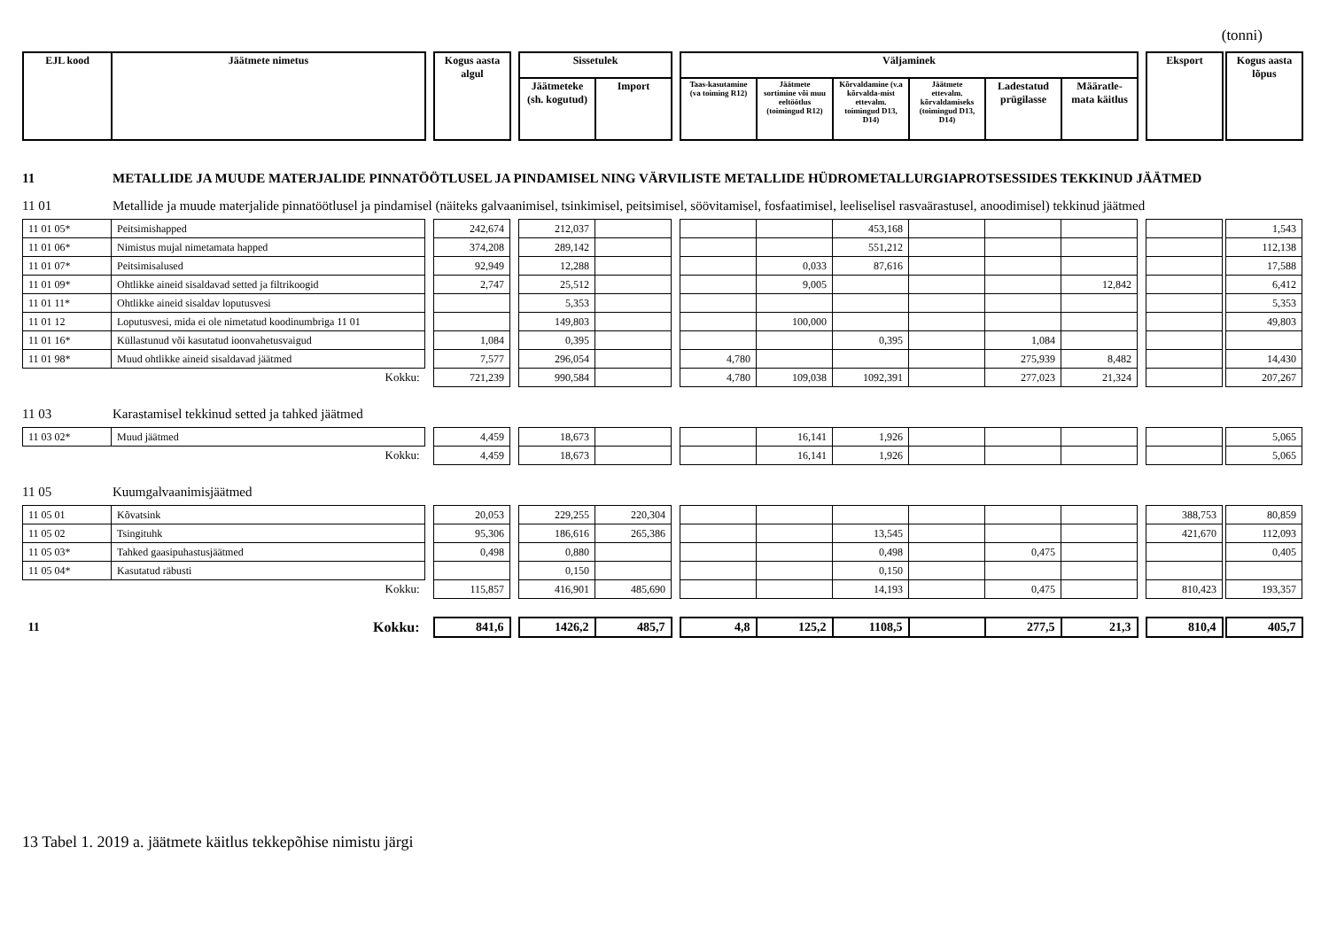(tonni)
| EJL kood | Jäätmete nimetus | | Kogus aasta algul | | Sissetulek | | | Väljaminek | | | | | | | Eksport | | Kogus aasta lõpus |
| --- | --- | --- | --- | --- | --- | --- | --- | --- | --- | --- | --- | --- | --- | --- | --- | --- | --- |
| | | | | | Jäätmeteke (sh. kogutud) | Import | | Taas-kasutamine (va toiming R12) | Jäätmete sortimine või muu eeltöötlus (toimingud R12) | Kõrvaldamine (v.a kõrvalda-mist ettevalm. toimingud D13, D14) | Jäätmete ettevalm. kõrvaldamiseks (toimingud D13, D14) | Ladestatud prügilasse | Määratle-mata käitlus | | | | |
11 METALLIDE JA MUUDE MATERJALIDE PINNATÖÖTLUSEL JA PINDAMISEL NING VÄRVILISTE METALLIDE HÜDROMETALLURGIAPROTSESSIDES TEKKINUD JÄÄTMED
11 01 Metallide ja muude materjalide pinnatöötlusel ja pindamisel (näiteks galvaanimisel, tsinkimisel, peitsimisel, söövitamisel, fosfaatimisel, leeliselisel rasvaärastusel, anoodimisel) tekkinud jäätmed
| 11 01 05* | Peitsimishapped | | 242,674 | | 212,037 | | | | | 453,168 | | | | | | | 1,543 |
| 11 01 06* | Nimistus mujal nimetamata happed | | 374,208 | | 289,142 | | | | | 551,212 | | | | | | | 112,138 |
| 11 01 07* | Peitsimisalused | | 92,949 | | 12,288 | | | | 0,033 | 87,616 | | | | | | | 17,588 |
| 11 01 09* | Ohtlikke aineid sisaldavad setted ja filtrikoogid | | 2,747 | | 25,512 | | | | 9,005 | | | | 12,842 | | | | 6,412 |
| 11 01 11* | Ohtlikke aineid sisaldav loputusvesi | | | | 5,353 | | | | | | | | | | | | 5,353 |
| 11 01 12 | Loputusvesi, mida ei ole nimetatud koodinumbriga 11 01 | | | | 149,803 | | | | 100,000 | | | | | | | | 49,803 |
| 11 01 16* | Küllastunud või kasutatud ioonvahetusvaigud | | 1,084 | | 0,395 | | | | | 0,395 | | 1,084 | | | | | |
| 11 01 98* | Muud ohtlikke aineid sisaldavad jäätmed | | 7,577 | | 296,054 | | | 4,780 | | | | 275,939 | 8,482 | | | | 14,430 |
| | Kokku: | | 721,239 | | 990,584 | | | 4,780 | 109,038 | 1092,391 | | 277,023 | 21,324 | | | | 207,267 |
11 03 Karastamisel tekkinud setted ja tahked jäätmed
| 11 03 02* | Muud jäätmed | | 4,459 | | 18,673 | | | | 16,141 | 1,926 | | | | | | | 5,065 |
| | Kokku: | | 4,459 | | 18,673 | | | | 16,141 | 1,926 | | | | | | | 5,065 |
11 05 Kuumgalvaanimisjäätmed
| 11 05 01 | Kõvatsink | | 20,053 | | 229,255 | 220,304 | | | | | | | | | 388,753 | | 80,859 |
| 11 05 02 | Tsingituhk | | 95,306 | | 186,616 | 265,386 | | | | 13,545 | | | | | 421,670 | | 112,093 |
| 11 05 03* | Tahked gaasipuhastusjäätmed | | 0,498 | | 0,880 | | | | | 0,498 | | 0,475 | | | | | 0,405 |
| 11 05 04* | Kasutatud räbusti | | | | 0,150 | | | | | 0,150 | | | | | | | |
| | Kokku: | | 115,857 | | 416,901 | 485,690 | | | | 14,193 | | 0,475 | | | 810,423 | | 193,357 |
| 11 | Kokku: | | 841,6 | | 1426,2 | 485,7 | | 4,8 | 125,2 | 1108,5 | | 277,5 | 21,3 | | 810,4 | | 405,7 |
13 Tabel 1. 2019 a. jäätmete käitlus tekkepõhise nimistu järgi